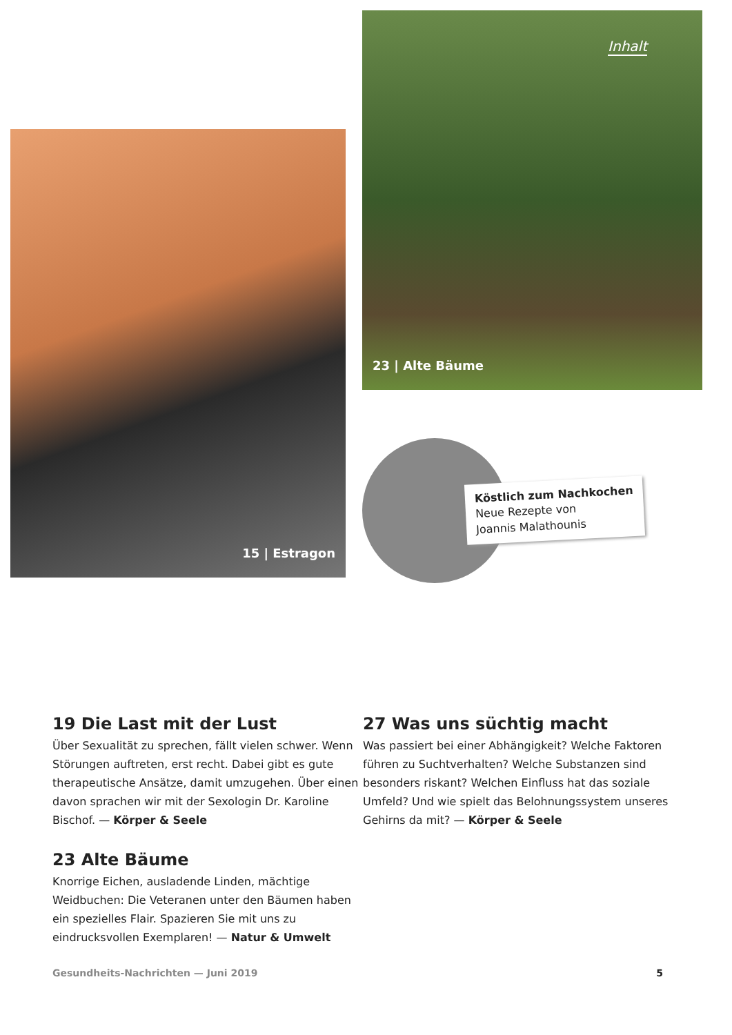15 | Estragon
Inhalt
23 | Alte Bäume
Köstlich zum Nachkochen
Neue Rezepte von
Joannis Malathounis
19 Die Last mit der Lust
Über Sexualität zu sprechen, fällt vielen schwer. Wenn Störungen auftreten, erst recht. Dabei gibt es gute therapeutische Ansätze, damit umzugehen. Über einen davon sprachen wir mit der Sexologin Dr. Karoline Bischof. — Körper & Seele
23 Alte Bäume
Knorrige Eichen, ausladende Linden, mächtige Weidbuchen: Die Veteranen unter den Bäumen haben ein spezielles Flair. Spazieren Sie mit uns zu eindrucksvollen Exemplaren! — Natur & Umwelt
27 Was uns süchtig macht
Was passiert bei einer Abhängigkeit? Welche Faktoren führen zu Suchtverhalten? Welche Substanzen sind besonders riskant? Welchen Einfluss hat das soziale Umfeld? Und wie spielt das Belohnungssystem unseres Gehirns da mit? — Körper & Seele
Gesundheits-Nachrichten — Juni 2019 5